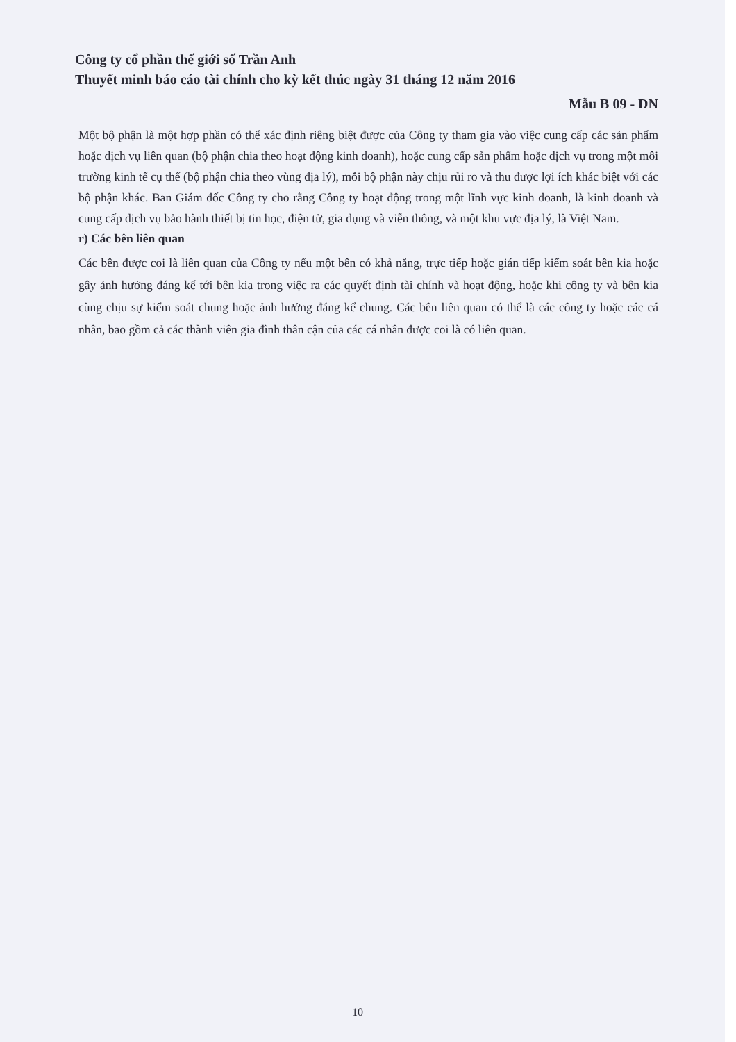Công ty cổ phần thế giới số Trần Anh
Thuyết minh báo cáo tài chính cho kỳ kết thúc ngày 31 tháng 12 năm 2016
Mẫu B 09 - DN
Một bộ phận là một hợp phần có thể xác định riêng biệt được của Công ty tham gia vào việc cung cấp các sản phẩm hoặc dịch vụ liên quan (bộ phận chia theo hoạt động kinh doanh), hoặc cung cấp sản phẩm hoặc dịch vụ trong một môi trường kinh tế cụ thể (bộ phận chia theo vùng địa lý), mỗi bộ phận này chịu rủi ro và thu được lợi ích khác biệt với các bộ phận khác. Ban Giám đốc Công ty cho rằng Công ty hoạt động trong một lĩnh vực kinh doanh, là kinh doanh và cung cấp dịch vụ bảo hành thiết bị tin học, điện tử, gia dụng và viễn thông, và một khu vực địa lý, là Việt Nam.
r) Các bên liên quan
Các bên được coi là liên quan của Công ty nếu một bên có khả năng, trực tiếp hoặc gián tiếp kiểm soát bên kia hoặc gây ảnh hưởng đáng kể tới bên kia trong việc ra các quyết định tài chính và hoạt động, hoặc khi công ty và bên kia cùng chịu sự kiểm soát chung hoặc ảnh hưởng đáng kể chung. Các bên liên quan có thể là các công ty hoặc các cá nhân, bao gồm cả các thành viên gia đình thân cận của các cá nhân được coi là có liên quan.
10